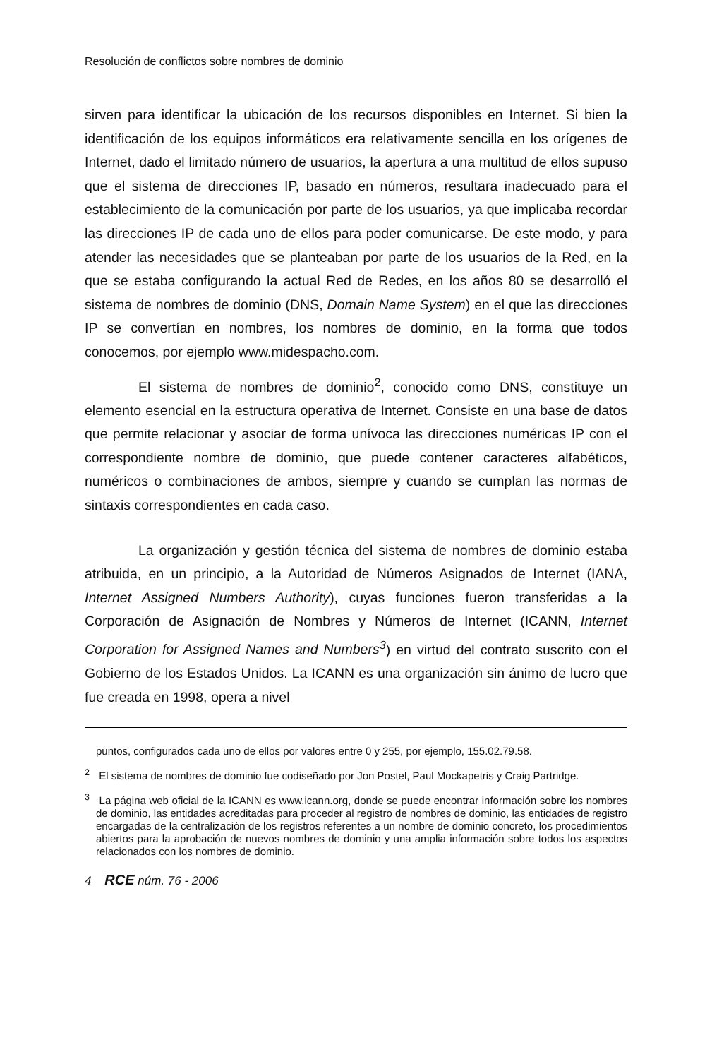Resolución de conflictos sobre nombres de dominio
sirven para identificar la ubicación de los recursos disponibles en Internet. Si bien la identificación de los equipos informáticos era relativamente sencilla en los orígenes de Internet, dado el limitado número de usuarios, la apertura a una multitud de ellos supuso que el sistema de direcciones IP, basado en números, resultara inadecuado para el establecimiento de la comunicación por parte de los usuarios, ya que implicaba recordar las direcciones IP de cada uno de ellos para poder comunicarse. De este modo, y para atender las necesidades que se planteaban por parte de los usuarios de la Red, en la que se estaba configurando la actual Red de Redes, en los años 80 se desarrolló el sistema de nombres de dominio (DNS, Domain Name System) en el que las direcciones IP se convertían en nombres, los nombres de dominio, en la forma que todos conocemos, por ejemplo www.midespacho.com.
El sistema de nombres de dominio<sup>2</sup>, conocido como DNS, constituye un elemento esencial en la estructura operativa de Internet. Consiste en una base de datos que permite relacionar y asociar de forma unívoca las direcciones numéricas IP con el correspondiente nombre de dominio, que puede contener caracteres alfabéticos, numéricos o combinaciones de ambos, siempre y cuando se cumplan las normas de sintaxis correspondientes en cada caso.
La organización y gestión técnica del sistema de nombres de dominio estaba atribuida, en un principio, a la Autoridad de Números Asignados de Internet (IANA, Internet Assigned Numbers Authority), cuyas funciones fueron transferidas a la Corporación de Asignación de Nombres y Números de Internet (ICANN, Internet Corporation for Assigned Names and Numbers<sup>3</sup>) en virtud del contrato suscrito con el Gobierno de los Estados Unidos. La ICANN es una organización sin ánimo de lucro que fue creada en 1998, opera a nivel
puntos, configurados cada uno de ellos por valores entre 0 y 255, por ejemplo, 155.02.79.58.
<sup>2</sup> El sistema de nombres de dominio fue codiseñado por Jon Postel, Paul Mockapetris y Craig Partridge.
<sup>3</sup> La página web oficial de la ICANN es www.icann.org, donde se puede encontrar información sobre los nombres de dominio, las entidades acreditadas para proceder al registro de nombres de dominio, las entidades de registro encargadas de la centralización de los registros referentes a un nombre de dominio concreto, los procedimientos abiertos para la aprobación de nuevos nombres de dominio y una amplia información sobre todos los aspectos relacionados con los nombres de dominio.
4 RCE núm. 76 - 2006